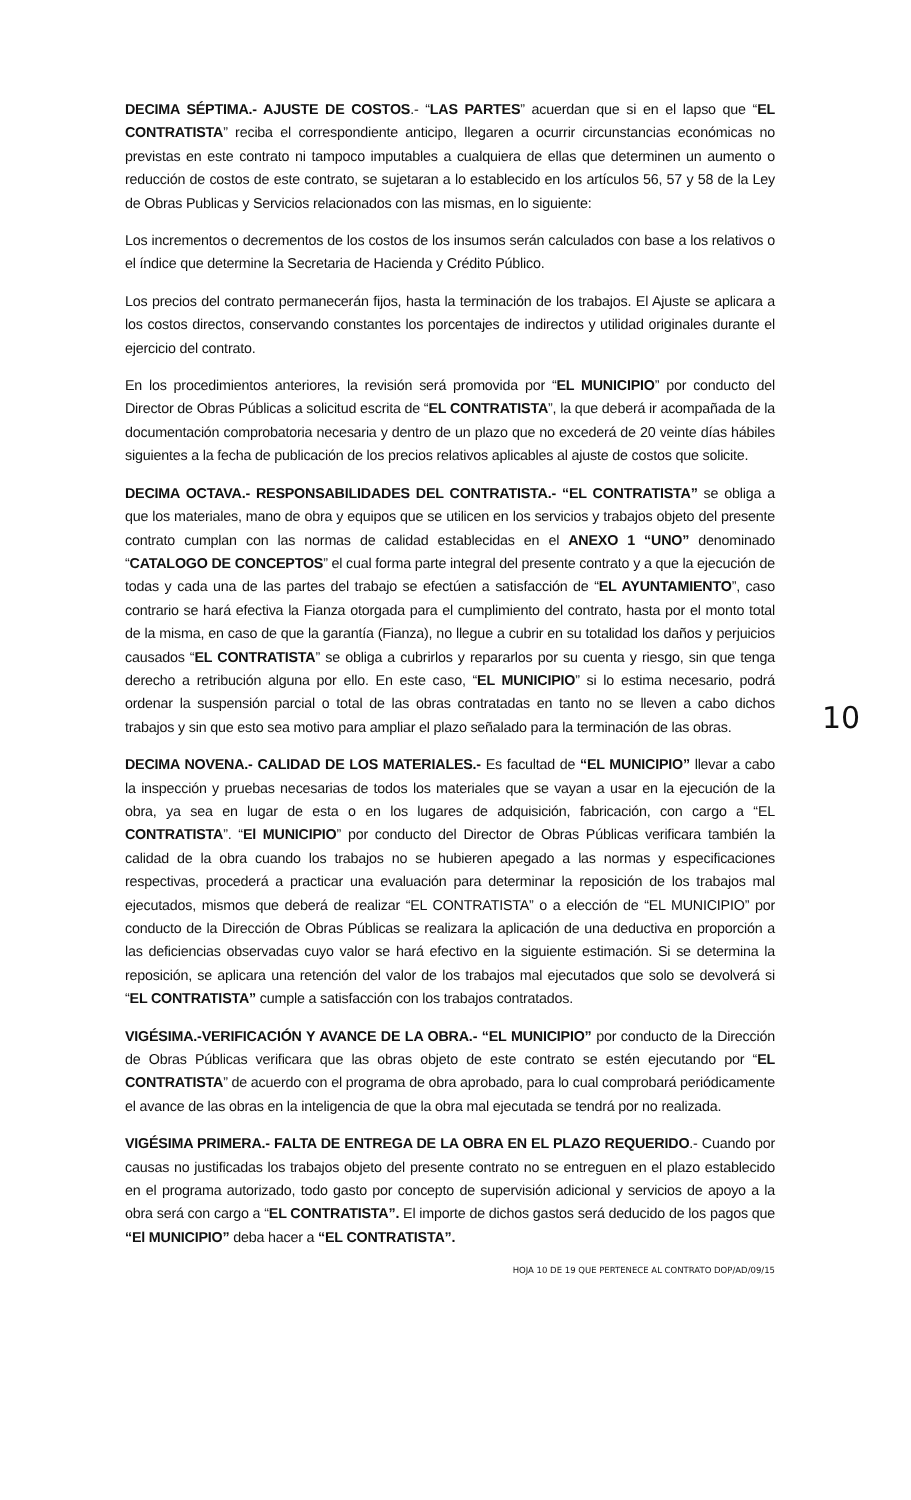DECIMA SÉPTIMA.- AJUSTE DE COSTOS.- “LAS PARTES” acuerdan que si en el lapso que “EL CONTRATISTA” reciba el correspondiente anticipo, llegaren a ocurrir circunstancias económicas no previstas en este contrato ni tampoco imputables a cualquiera de ellas que determinen un aumento o reducción de costos de este contrato, se sujetaran a lo establecido en los artículos 56, 57 y 58 de la Ley de Obras Publicas y Servicios relacionados con las mismas, en lo siguiente:
Los incrementos o decrementos de los costos de los insumos serán calculados con base a los relativos o el índice que determine la Secretaria de Hacienda y Crédito Público.
Los precios del contrato permanecerán fijos, hasta la terminación de los trabajos. El Ajuste se aplicara a los costos directos, conservando constantes los porcentajes de indirectos y utilidad originales durante el ejercicio del contrato.
En los procedimientos anteriores, la revisión será promovida por “EL MUNICIPIO” por conducto del Director de Obras Públicas a solicitud escrita de “EL CONTRATISTA”, la que deberá ir acompañada de la documentación comprobatoria necesaria y dentro de un plazo que no excederá de 20 veinte días hábiles siguientes a la fecha de publicación de los precios relativos aplicables al ajuste de costos que solicite.
DECIMA OCTAVA.- RESPONSABILIDADES DEL CONTRATISTA.- “EL CONTRATISTA” se obliga a que los materiales, mano de obra y equipos que se utilicen en los servicios y trabajos objeto del presente contrato cumplan con las normas de calidad establecidas en el ANEXO 1 “UNO” denominado “CATALOGO DE CONCEPTOS” el cual forma parte integral del presente contrato y a que la ejecución de todas y cada una de las partes del trabajo se efectúen a satisfacción de “EL AYUNTAMIENTO”, caso contrario se hará efectiva la Fianza otorgada para el cumplimiento del contrato, hasta por el monto total de la misma, en caso de que la garantía (Fianza), no llegue a cubrir en su totalidad los daños y perjuicios causados “EL CONTRATISTA” se obliga a cubrirlos y repararlos por su cuenta y riesgo, sin que tenga derecho a retribución alguna por ello. En este caso, “EL MUNICIPIO” si lo estima necesario, podrá ordenar la suspensión parcial o total de las obras contratadas en tanto no se lleven a cabo dichos trabajos y sin que esto sea motivo para ampliar el plazo señalado para la terminación de las obras.
10
DECIMA NOVENA.- CALIDAD DE LOS MATERIALES.- Es facultad de “EL MUNICIPIO” llevar a cabo la inspección y pruebas necesarias de todos los materiales que se vayan a usar en la ejecución de la obra, ya sea en lugar de esta o en los lugares de adquisición, fabricación, con cargo a “EL CONTRATISTA”. “El MUNICIPIO” por conducto del Director de Obras Públicas verificara también la calidad de la obra cuando los trabajos no se hubieren apegado a las normas y especificaciones respectivas, procederá a practicar una evaluación para determinar la reposición de los trabajos mal ejecutados, mismos que deberá de realizar “EL CONTRATISTA” o a elección de “EL MUNICIPIO” por conducto de la Dirección de Obras Públicas se realizara la aplicación de una deductiva en proporción a las deficiencias observadas cuyo valor se hará efectivo en la siguiente estimación. Si se determina la reposición, se aplicara una retención del valor de los trabajos mal ejecutados que solo se devolverá si “EL CONTRATISTA” cumple a satisfacción con los trabajos contratados.
VIGÉSIMA.-VERIFICACIÓN Y AVANCE DE LA OBRA.- “EL MUNICIPIO” por conducto de la Dirección de Obras Públicas verificara que las obras objeto de este contrato se estén ejecutando por “EL CONTRATISTA” de acuerdo con el programa de obra aprobado, para lo cual comprobará periódicamente el avance de las obras en la inteligencia de que la obra mal ejecutada se tendrá por no realizada.
VIGÉSIMA PRIMERA.- FALTA DE ENTREGA DE LA OBRA EN EL PLAZO REQUERIDO.- Cuando por causas no justificadas los trabajos objeto del presente contrato no se entreguen en el plazo establecido en el programa autorizado, todo gasto por concepto de supervisión adicional y servicios de apoyo a la obra será con cargo a “EL CONTRATISTA”. El importe de dichos gastos será deducido de los pagos que “El MUNICIPIO” deba hacer a “EL CONTRATISTA”.
HOJA 10 DE 19 QUE PERTENECE AL CONTRATO DOP/AD/09/15